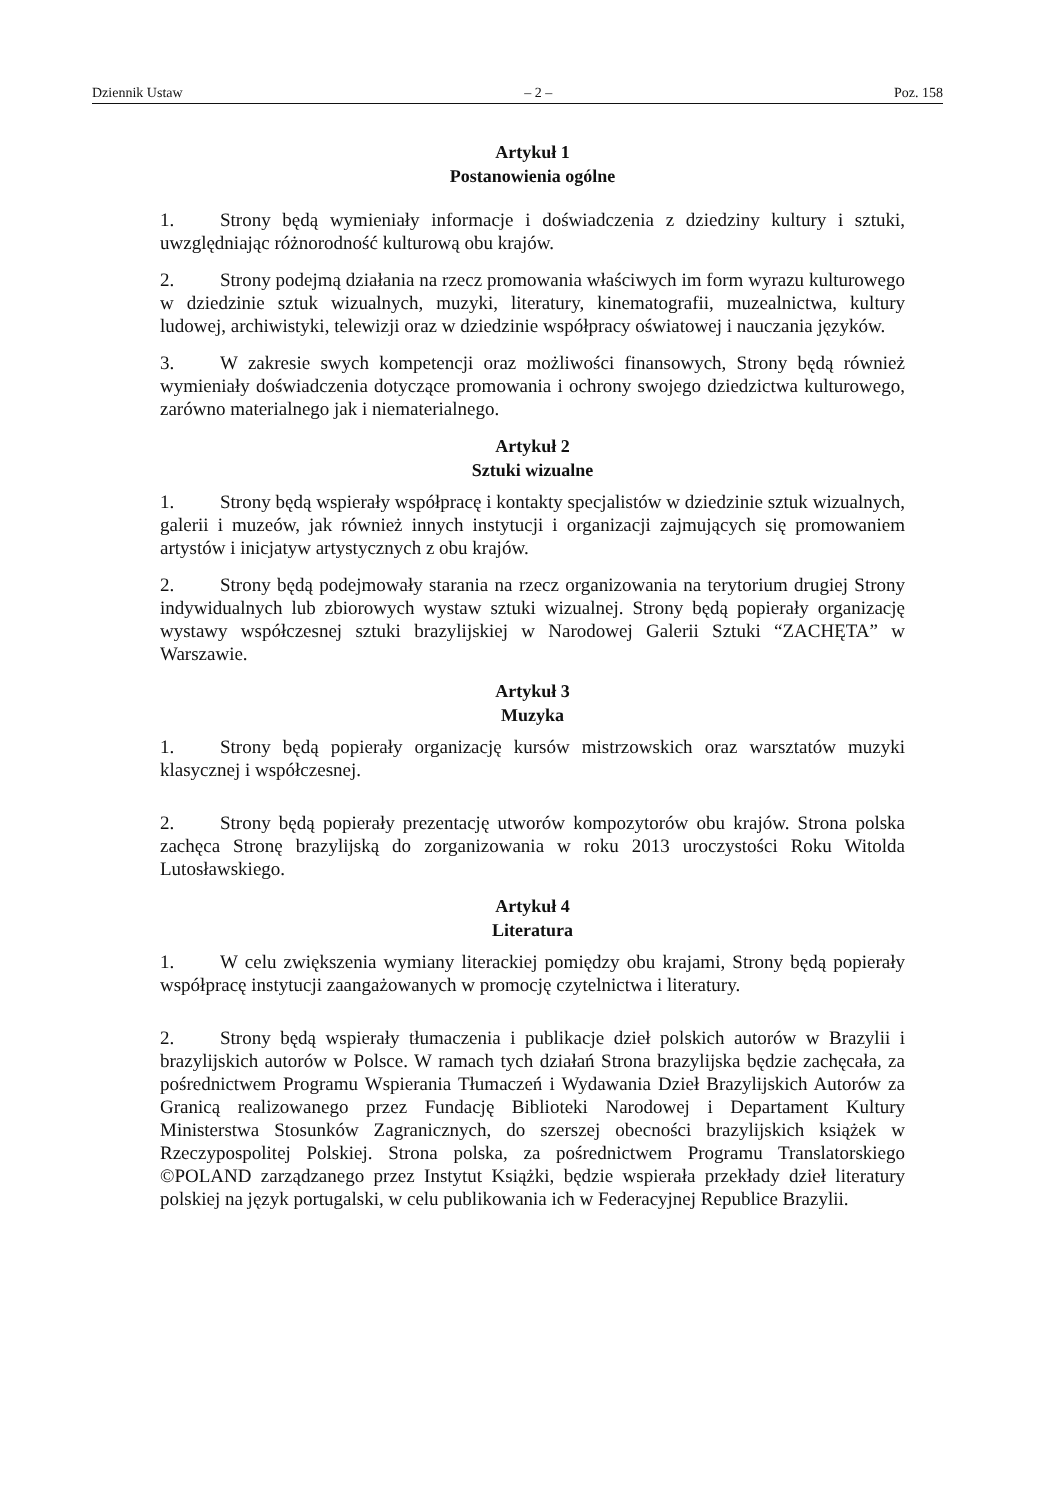Dziennik Ustaw – 2 – Poz. 158
Artykuł 1
Postanowienia ogólne
1. Strony będą wymieniały informacje i doświadczenia z dziedziny kultury i sztuki, uwzględniając różnorodność kulturową obu krajów.
2. Strony podejmą działania na rzecz promowania właściwych im form wyrazu kulturowego w dziedzinie sztuk wizualnych, muzyki, literatury, kinematografii, muzealnictwa, kultury ludowej, archiwistyki, telewizji oraz w dziedzinie współpracy oświatowej i nauczania języków.
3. W zakresie swych kompetencji oraz możliwości finansowych, Strony będą również wymieniały doświadczenia dotyczące promowania i ochrony swojego dziedzictwa kulturowego, zarówno materialnego jak i niematerialnego.
Artykuł 2
Sztuki wizualne
1. Strony będą wspierały współpracę i kontakty specjalistów w dziedzinie sztuk wizualnych, galerii i muzeów, jak również innych instytucji i organizacji zajmujących się promowaniem artystów i inicjatyw artystycznych z obu krajów.
2. Strony będą podejmowały starania na rzecz organizowania na terytorium drugiej Strony indywidualnych lub zbiorowych wystaw sztuki wizualnej. Strony będą popierały organizację wystawy współczesnej sztuki brazylijskiej w Narodowej Galerii Sztuki “ZACHĘTA” w Warszawie.
Artykuł 3
Muzyka
1. Strony będą popierały organizację kursów mistrzowskich oraz warsztatów muzyki klasycznej i współczesnej.
2. Strony będą popierały prezentację utworów kompozytorów obu krajów. Strona polska zachęca Stronę brazylijską do zorganizowania w roku 2013 uroczystości Roku Witolda Lutosławskiego.
Artykuł 4
Literatura
1. W celu zwiększenia wymiany literackiej pomiędzy obu krajami, Strony będą popierały współpracę instytucji zaangażowanych w promocję czytelnictwa i literatury.
2. Strony będą wspierały tłumaczenia i publikacje dzieł polskich autorów w Brazylii i brazylijskich autorów w Polsce. W ramach tych działań Strona brazylijska będzie zachęcała, za pośrednictwem Programu Wspierania Tłumaczeń i Wydawania Dzieł Brazylijskich Autorów za Granicą realizowanego przez Fundację Biblioteki Narodowej i Departament Kultury Ministerstwa Stosunków Zagranicznych, do szerszej obecności brazylijskich książek w Rzeczypospolitej Polskiej. Strona polska, za pośrednictwem Programu Translatorskiego ©POLAND zarządzanego przez Instytut Książki, będzie wspierała przekłady dzieł literatury polskiej na język portugalski, w celu publikowania ich w Federacyjnej Republice Brazylii.